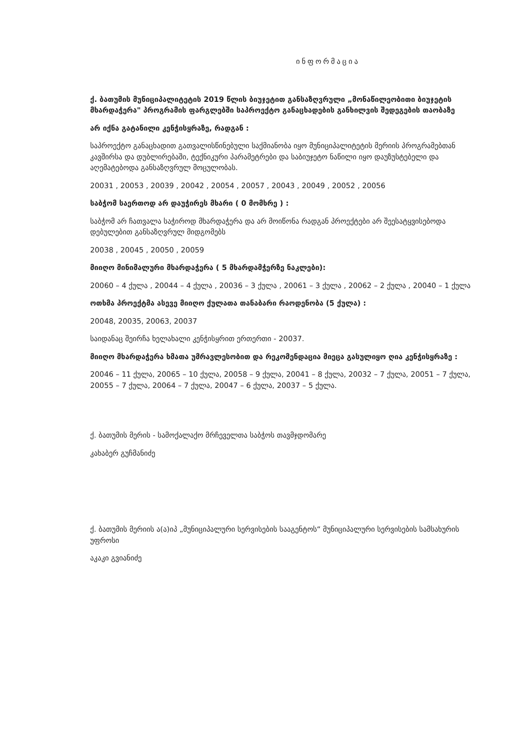ინფორმაცია
ქ. ბათუმის მუნიციპალიტეტის 2019 წლის ბიუჯეტით განსაზღვრული „მონაწილეობითი ბიუჯეტის მხარდაჭერა" პროგრამის ფარგლებში საპროექტო განაცხადების განხილვის შედეგების თაობაზე
არ იქნა გატანილი კენჭისყრაზე, რადგან :
საპროექტო განაცხადით გათვალისწინებული საქმიანობა იყო მუნიციპალიტეტის მერიის პროგრამებთან კავშირსა და დუბლირებაში, ტექნიკური პარამეტრები და საბიუჯეტო ნაწილი იყო დაუზუსტებელი და აღემატებოდა განსაზღვრულ მოცულობას.
20031 , 20053 , 20039 , 20042 , 20054 , 20057 , 20043 , 20049 , 20052 , 20056
საბჭომ საერთოდ არ დაუჭირეს მხარი ( 0 მომხრე ) :
საბჭომ არ ჩათვალა საჭიროდ მხარდაჭერა და არ მოიწონა რადგან პროექტები არ შეესატყვისებოდა დებულებით განსაზღვრულ მიდგომებს
20038 , 20045 , 20050 , 20059
მიიღო მინიმალური მხარდაჭერა ( 5 მხარდამჭერზე ნაკლები):
20060 – 4 ქულა , 20044 – 4 ქულა , 20036 – 3 ქულა , 20061 – 3 ქულა , 20062 – 2 ქულა , 20040 – 1 ქულა
ოთხმა პროექტმა ასევე მიიღო ქულათა თანაბარი რაოდენობა (5 ქულა) :
20048, 20035, 20063, 20037
საიდანაც შეირჩა ხელახალი კენჭისყრით ერთერთი - 20037.
მიიღო მხარდაჭერა ხმათა უმრავლესობით და რეკომენდაცია მიეცა გასულიყო ღია კენჭისყრაზე :
20046 – 11 ქულა, 20065 – 10 ქულა, 20058 – 9 ქულა, 20041 – 8 ქულა, 20032 – 7 ქულა, 20051 – 7 ქულა, 20055 – 7 ქულა, 20064 – 7 ქულა, 20047 – 6 ქულა, 20037 – 5 ქულა.
ქ. ბათუმის მერის - სამოქალაქო მრჩეველთა საბჭოს თავმჯდომარე
კახაბერ გუჩმანიძე
ქ. ბათუმის მერიის ა(ა)იპ „მუნიციპალური სერვისების სააგენტოს“ მუნიციპალური სერვისების სამსახურის უფროსი
აკაკი გვიანიძე